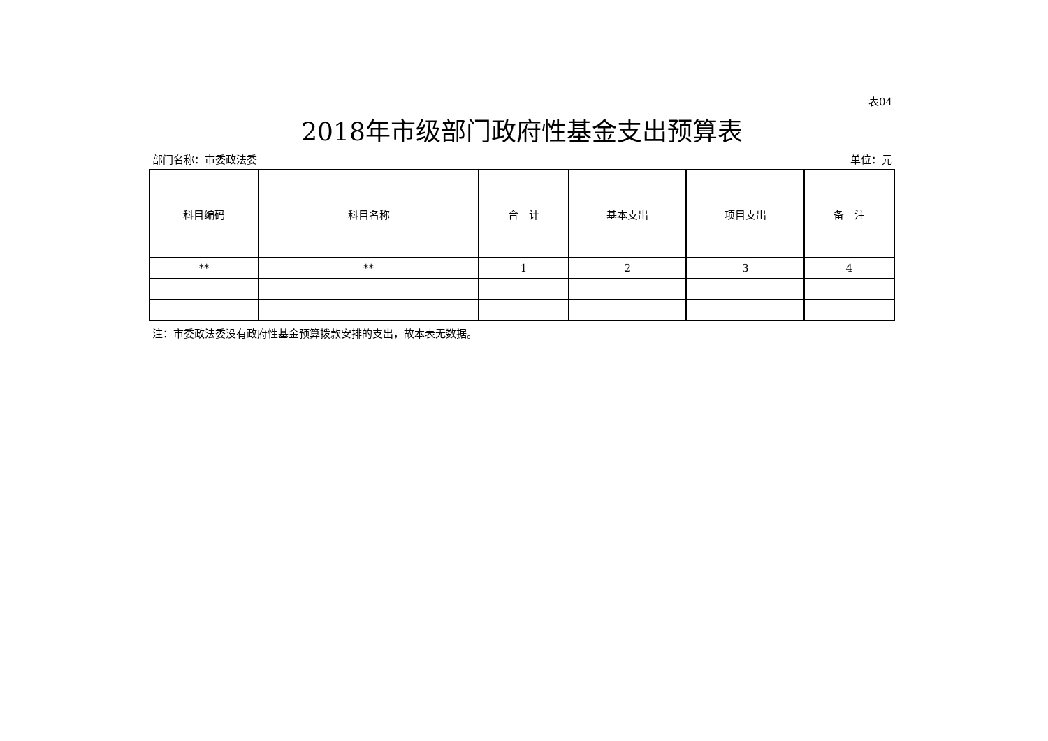表04
2018年市级部门政府性基金支出预算表
部门名称：市委政法委 单位：元
| 科目编码 | 科目名称 | 合 计 | 基本支出 | 项目支出 | 备 注 |
| --- | --- | --- | --- | --- | --- |
| ** | ** | 1 | 2 | 3 | 4 |
注：市委政法委没有政府性基金预算拨款安排的支出，故本表无数据。